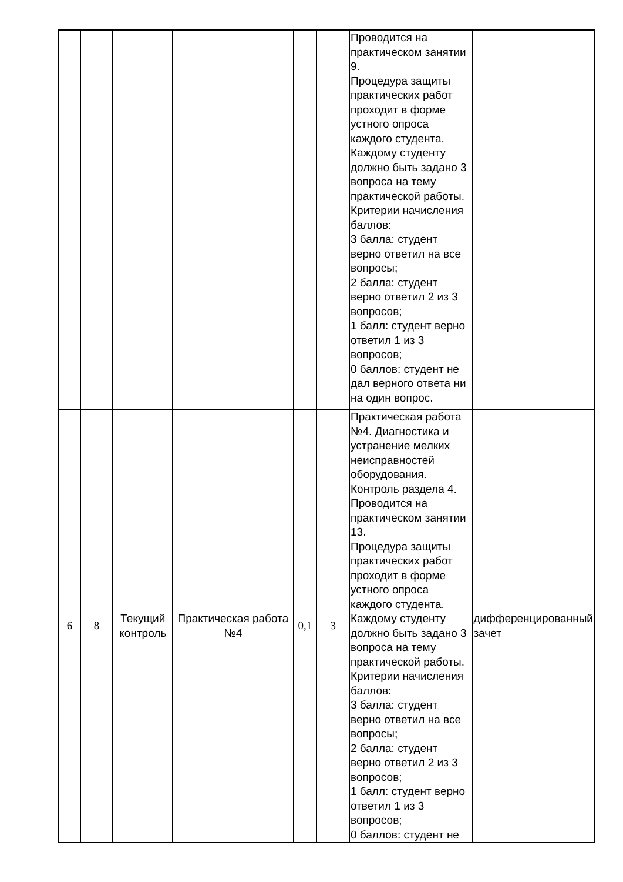| | | | | | | Проводится на практическом занятии 9. Процедура защиты практических работ проходит в форме устного опроса каждого студента. Каждому студенту должно быть задано 3 вопроса на тему практической работы. Критерии начисления баллов: 3 балла: студент верно ответил на все вопросы; 2 балла: студент верно ответил 2 из 3 вопросов; 1 балл: студент верно ответил 1 из 3 вопросов; 0 баллов: студент не дал верного ответа ни на один вопрос. | |
| 6 | 8 | Текущий контроль | Практическая работа №4 | 0,1 | 3 | Практическая работа №4. Диагностика и устранение мелких неисправностей оборудования. Контроль раздела 4. Проводится на практическом занятии 13. Процедура защиты практических работ проходит в форме устного опроса каждого студента. Каждому студенту должно быть задано 3 вопроса на тему практической работы. Критерии начисления баллов: 3 балла: студент верно ответил на все вопросы; 2 балла: студент верно ответил 2 из 3 вопросов; 1 балл: студент верно ответил 1 из 3 вопросов; 0 баллов: студент не | дифференцированный зачет |